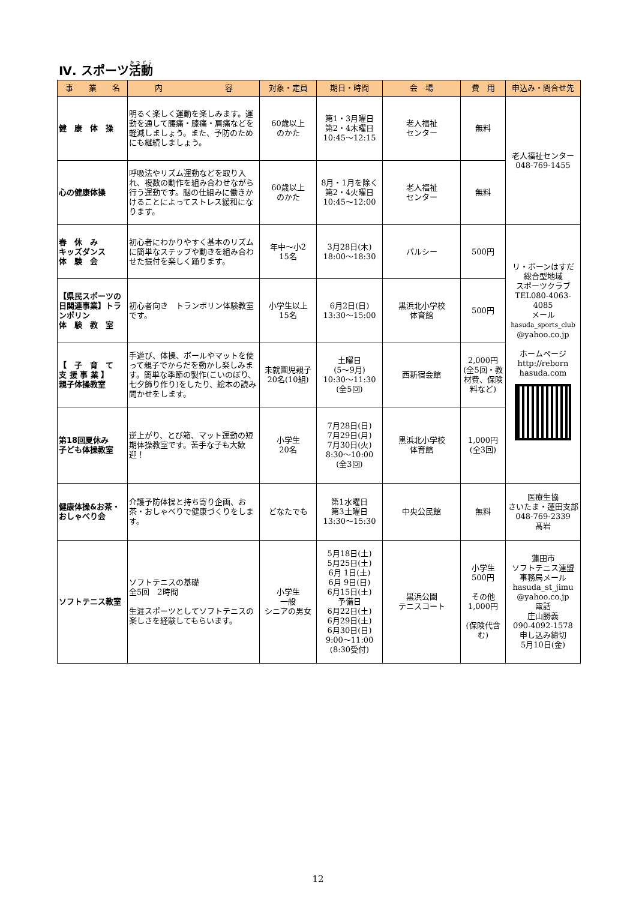Ⅳ. スポーツ活動
| 事 業 名 | 内 容 | 対象・定員 | 期日・時間 | 会 場 | 費 用 | 申込み・問合せ先 |
| --- | --- | --- | --- | --- | --- | --- |
| 健 康 体 操 | 明るく楽しく運動を楽しみます。運動を通して腰痛・膝痛・肩痛などを軽減しましょう。また、予防のためにも継続しましょう。 | 60歳以上 のかた | 第1・3月曜日 第2・4木曜日 10:45～12:15 | 老人福祉 センター | 無料 | 老人福祉センター 048-769-1455 |
| 心の健康体操 | 呼吸法やリズム運動などを取り入れ、複数の動作を組み合わせながら行う運動です。脳の仕組みに働きかけることによってストレス緩和になります。 | 60歳以上 のかた | 8月・1月を除く 第2・4火曜日 10:45～12:00 | 老人福祉 センター | 無料 | |
| 春 休 み キッズダンス 体 験 会 | 初心者にわかりやすく基本のリズムに簡単なステップや動きを組み合わせた振付を楽しく踊ります。 | 年中～小2 15名 | 3月28日(木) 18:00～18:30 | パルシー | 500円 | リ・ボーンはすだ 総合型地域 スポーツクラブ TEL080-4063-4085 メール hasuda_sports_club @yahoo.co.jp ホームページ http://reborn hasuda.com |
| 【県民スポーツの日関連事業】トランポリン 体 験 教 室 | 初心者向き トランポリン体験教室です。 | 小学生以上 15名 | 6月2日(日) 13:30～15:00 | 黒浜北小学校 体育館 | 500円 | |
| 【 子 育 て 支 援 事 業 】 親子体操教室 | 手遊び、体操、ボールやマットを使って親子でからだを動かし楽しみます。簡単な季節の製作(こいのぼり、七夕飾り作り)をしたり、絵本の読み聞かせをします。 | 未就園児親子 20名(10組) | 土曜日 (5～9月) 10:30～11:30 (全5回) | 西新宿会館 | 2,000円 (全5回・教材費、保険料など) | |
| 第18回夏休み 子ども体操教室 | 逆上がり、とび箱、マット運動の短期体操教室です。苦手な子も大歓迎！ | 小学生 20名 | 7月28日(日) 7月29日(月) 7月30日(火) 8:30～10:00 (全3回) | 黒浜北小学校 体育館 | 1,000円 (全3回) | |
| 健康体操&お茶・ おしゃべり会 | 介護予防体操と持ち寄り企画、お茶・おしゃべりで健康づくりをします。 | どなたでも | 第1水曜日 第3土曜日 13:30～15:30 | 中央公民館 | 無料 | 医療生協 さいたま・蓮田支部 048-769-2339 髙岩 |
| ソフトテニス教室 | ソフトテニスの基礎 全5回 2時間 生涯スポーツとしてソフトテニスの楽しさを経験してもらいます。 | 小学生 一般 シニアの男女 | 5月18日(土) 5月25日(土) 6月 1日(土) 6月 9日(日) 6月15日(土) 予備日 6月22日(土) 6月29日(土) 6月30日(日) 9:00～11:00 (8:30受付) | 黒浜公園 テニスコート | 小学生 500円 その他 1,000円 (保険代含む) | 蓮田市 ソフトテニス連盟 事務局メール hasuda_st_jimu @yahoo.co.jp 電話 庄山勝義 090-4092-1578 申し込み締切 5月10日(金) |
12